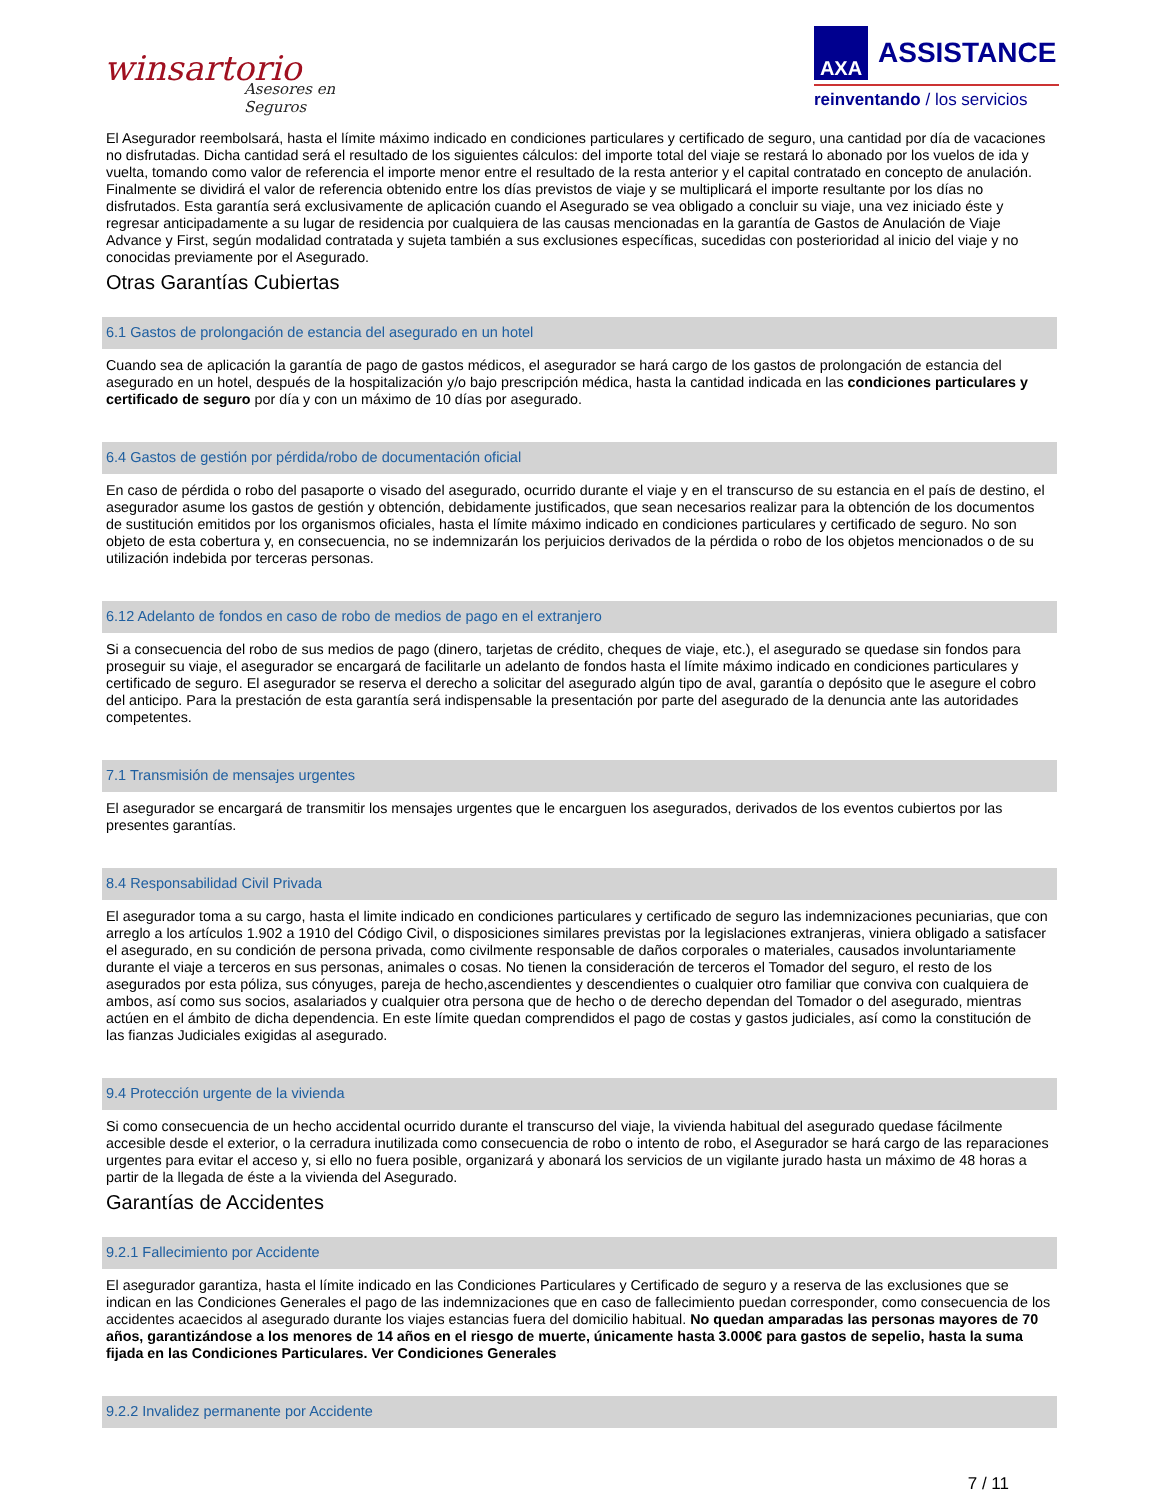winsartorio
Asesores en Seguros
AXA
ASSISTANCE
reinventando / los servicios
El Asegurador reembolsará, hasta el límite máximo indicado en condiciones particulares y certificado de seguro, una cantidad por día de vacaciones no disfrutadas. Dicha cantidad será el resultado de los siguientes cálculos: del importe total del viaje se restará lo abonado por los vuelos de ida y vuelta, tomando como valor de referencia el importe menor entre el resultado de la resta anterior y el capital contratado en concepto de anulación. Finalmente se dividirá el valor de referencia obtenido entre los días previstos de viaje y se multiplicará el importe resultante por los días no disfrutados. Esta garantía será exclusivamente de aplicación cuando el Asegurado se vea obligado a concluir su viaje, una vez iniciado éste y regresar anticipadamente a su lugar de residencia por cualquiera de las causas mencionadas en la garantía de Gastos de Anulación de Viaje Advance y First, según modalidad contratada y sujeta también a sus exclusiones específicas, sucedidas con posterioridad al inicio del viaje y no conocidas previamente por el Asegurado.
Otras Garantías Cubiertas
6.1 Gastos de prolongación de estancia del asegurado en un hotel
Cuando sea de aplicación la garantía de pago de gastos médicos, el asegurador se hará cargo de los gastos de prolongación de estancia del asegurado en un hotel, después de la hospitalización y/o bajo prescripción médica, hasta la cantidad indicada en las condiciones particulares y certificado de seguro por día y con un máximo de 10 días por asegurado.
6.4 Gastos de gestión por pérdida/robo de documentación oficial
En caso de pérdida o robo del pasaporte o visado del asegurado, ocurrido durante el viaje y en el transcurso de su estancia en el país de destino, el asegurador asume los gastos de gestión y obtención, debidamente justificados, que sean necesarios realizar para la obtención de los documentos de sustitución emitidos por los organismos oficiales, hasta el límite máximo indicado en condiciones particulares y certificado de seguro. No son objeto de esta cobertura y, en consecuencia, no se indemnizarán los perjuicios derivados de la pérdida o robo de los objetos mencionados o de su utilización indebida por terceras personas.
6.12 Adelanto de fondos en caso de robo de medios de pago en el extranjero
Si a consecuencia del robo de sus medios de pago (dinero, tarjetas de crédito, cheques de viaje, etc.), el asegurado se quedase sin fondos para proseguir su viaje, el asegurador se encargará de facilitarle un adelanto de fondos hasta el límite máximo indicado en condiciones particulares y certificado de seguro. El asegurador se reserva el derecho a solicitar del asegurado algún tipo de aval, garantía o depósito que le asegure el cobro del anticipo. Para la prestación de esta garantía será indispensable la presentación por parte del asegurado de la denuncia ante las autoridades competentes.
7.1 Transmisión de mensajes urgentes
El asegurador se encargará de transmitir los mensajes urgentes que le encarguen los asegurados, derivados de los eventos cubiertos por las presentes garantías.
8.4 Responsabilidad Civil Privada
El asegurador toma a su cargo, hasta el limite indicado en condiciones particulares y certificado de seguro las indemnizaciones pecuniarias, que con arreglo a los artículos 1.902 a 1910 del Código Civil, o disposiciones similares previstas por la legislaciones extranjeras, viniera obligado a satisfacer el asegurado, en su condición de persona privada, como civilmente responsable de daños corporales o materiales, causados involuntariamente durante el viaje a terceros en sus personas, animales o cosas. No tienen la consideración de terceros el Tomador del seguro, el resto de los asegurados por esta póliza, sus cónyuges, pareja de hecho,ascendientes y descendientes o cualquier otro familiar que conviva con cualquiera de ambos, así como sus socios, asalariados y cualquier otra persona que de hecho o de derecho dependan del Tomador o del asegurado, mientras actúen en el ámbito de dicha dependencia. En este límite quedan comprendidos el pago de costas y gastos judiciales, así como la constitución de las fianzas Judiciales exigidas al asegurado.
9.4 Protección urgente de la vivienda
Si como consecuencia de un hecho accidental ocurrido durante el transcurso del viaje, la vivienda habitual del asegurado quedase fácilmente accesible desde el exterior, o la cerradura inutilizada como consecuencia de robo o intento de robo, el Asegurador se hará cargo de las reparaciones urgentes para evitar el acceso y, si ello no fuera posible, organizará y abonará los servicios de un vigilante jurado hasta un máximo de 48 horas a partir de la llegada de éste a la vivienda del Asegurado.
Garantías de Accidentes
9.2.1 Fallecimiento por Accidente
El asegurador garantiza, hasta el límite indicado en las Condiciones Particulares y Certificado de seguro y a reserva de las exclusiones que se indican en las Condiciones Generales el pago de las indemnizaciones que en caso de fallecimiento puedan corresponder, como consecuencia de los accidentes acaecidos al asegurado durante los viajes estancias fuera del domicilio habitual. No quedan amparadas las personas mayores de 70 años, garantizándose a los menores de 14 años en el riesgo de muerte, únicamente hasta 3.000€ para gastos de sepelio, hasta la suma fijada en las Condiciones Particulares. Ver Condiciones Generales
9.2.2 Invalidez permanente por Accidente
7 / 11